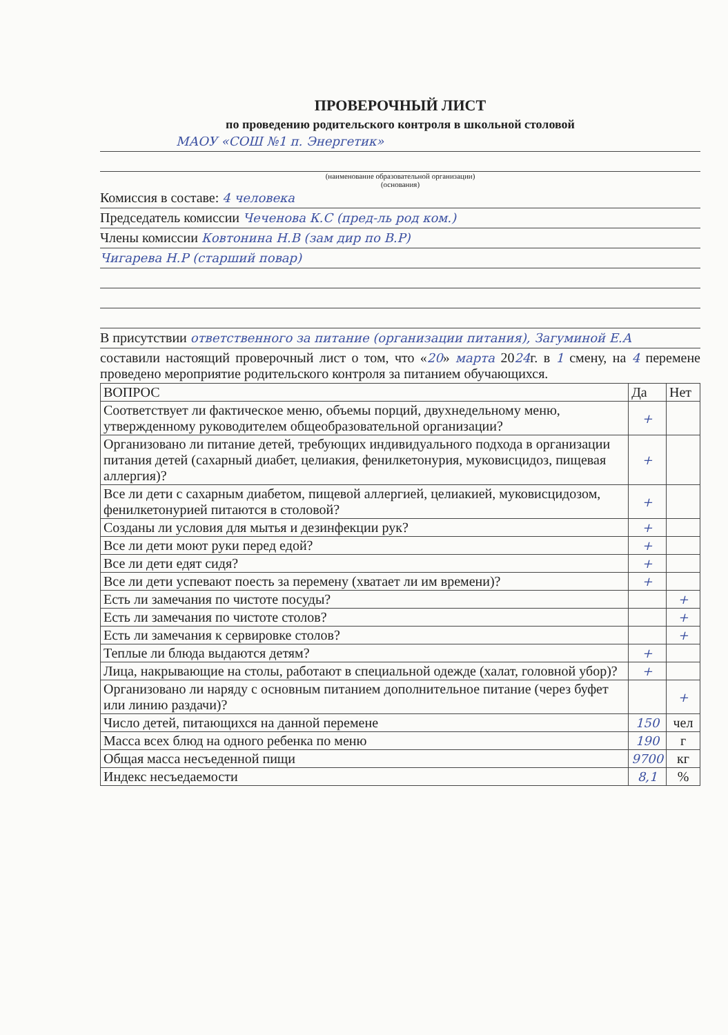ПРОВЕРОЧНЫЙ ЛИСТ
по проведению родительского контроля в школьной столовой
МАОУ «СОШ №1 п. Энергетик»
(наименование образовательной организации)
(основания)
Комиссия в составе: 4 человека
Председатель комиссии Чеченова К.С (пред-ль род ком.)
Члены комиссии Ковтонина Н.В (зам дир по В.Р)
Чигарева Н.Р (старший повар)
В присутствии ответственного за питание (организации питания), Загуминой Е.А
составили настоящий проверочный лист о том, что «20» марта 2024г. в 1 смену, на 4 перемене проведено мероприятие родительского контроля за питанием обучающихся.
| ВОПРОС | Да | Нет |
| --- | --- | --- |
| Соответствует ли фактическое меню, объемы порций, двухнедельному меню, утвержденному руководителем общеобразовательной организации? | + | |
| Организовано ли питание детей, требующих индивидуального подхода в организации питания детей (сахарный диабет, целиакия, фенилкетонурия, муковисцидоз, пищевая аллергия)? | + | |
| Все ли дети с сахарным диабетом, пищевой аллергией, целиакией, муковисцидозом, фенилкетонурией питаются в столовой? | + | |
| Созданы ли условия для мытья и дезинфекции рук? | + | |
| Все ли дети моют руки перед едой? | + | |
| Все ли дети едят сидя? | + | |
| Все ли дети успевают поесть за перемену (хватает ли им времени)? | + | |
| Есть ли замечания по чистоте посуды? | | + |
| Есть ли замечания по чистоте столов? | | + |
| Есть ли замечания к сервировке столов? | | + |
| Теплые ли блюда выдаются детям? | + | |
| Лица, накрывающие на столы, работают в специальной одежде (халат, головной убор)? | + | |
| Организовано ли наряду с основным питанием дополнительное питание (через буфет или линию раздачи)? | | + |
| Число детей, питающихся на данной перемене | 150 | чел |
| Масса всех блюд на одного ребенка по меню | 190 | г |
| Общая масса несъеденной пищи | 9700 | кг |
| Индекс несъедаемости | 8,1 | % |